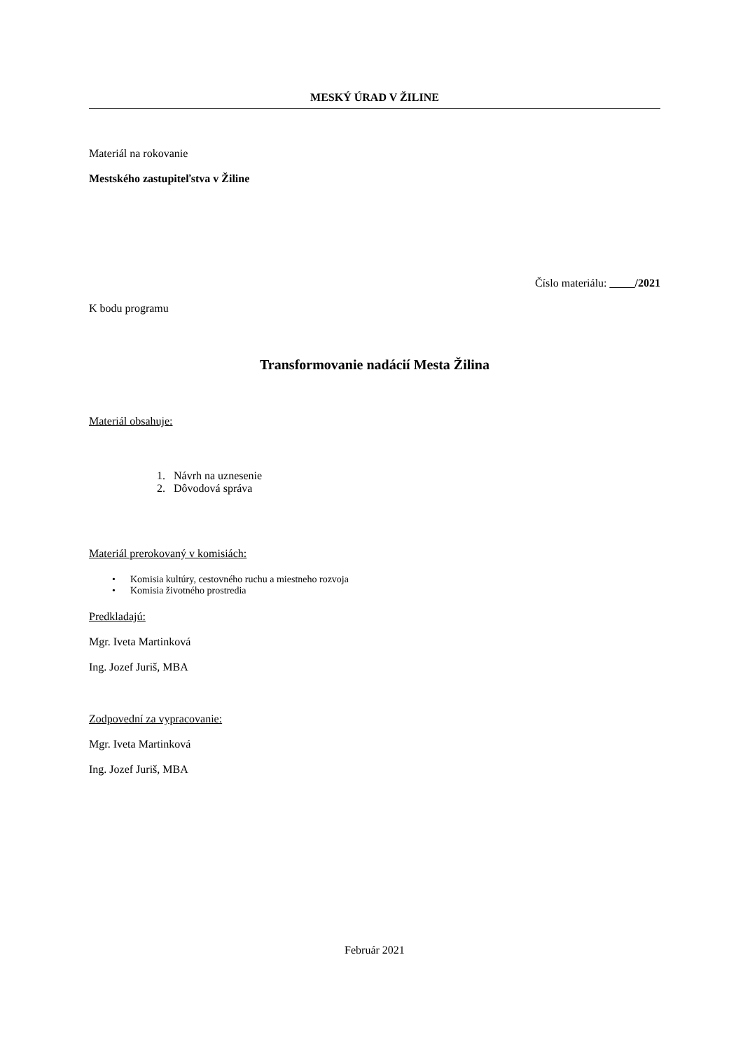MESKÝ ÚRAD V ŽILINE
Materiál na rokovanie
Mestského zastupiteľstva v Žiline
Číslo materiálu: __ __/2021
K bodu programu
Transformovanie nadácií Mesta Žilina
Materiál obsahuje:
1. Návrh na uznesenie
2. Dôvodová správa
Materiál prerokovaný v komisiách:
• Komisia kultúry, cestovného ruchu a miestneho rozvoja
• Komisia životného prostredia
Predkladajú:
Mgr. Iveta Martinková
Ing. Jozef Juriš, MBA
Zodpovední za vypracovanie:
Mgr. Iveta Martinková
Ing. Jozef Juriš, MBA
Február 2021